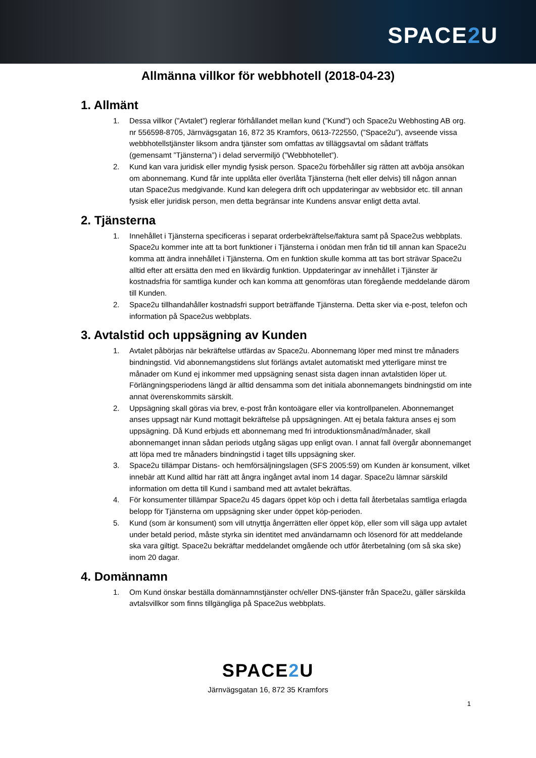SPACE2 U
Allmänna villkor för webbhotell (2018-04-23)
1. Allmänt
1. Dessa villkor (”Avtalet”) reglerar förhållandet mellan kund (”Kund”) och Space2u Webhosting AB org. nr 556598-8705, Järnvägsgatan 16, 872 35 Kramfors, 0613-722550, (”Space2u”), avseende vissa webbhotellstjänster liksom andra tjänster som omfattas av tilläggsavtal om sådant träffats (gemensamt ”Tjänsterna”) i delad servermiljö (”Webbhotellet”).
2. Kund kan vara juridisk eller myndig fysisk person. Space2u förbehåller sig rätten att avböja ansökan om abonnemang. Kund får inte upplåta eller överlåta Tjänsterna (helt eller delvis) till någon annan utan Space2us medgivande. Kund kan delegera drift och uppdateringar av webbsidor etc. till annan fysisk eller juridisk person, men detta begränsar inte Kundens ansvar enligt detta avtal.
2. Tjänsterna
1. Innehållet i Tjänsterna specificeras i separat orderbekräftelse/faktura samt på Space2us webbplats. Space2u kommer inte att ta bort funktioner i Tjänsterna i onödan men från tid till annan kan Space2u komma att ändra innehållet i Tjänsterna. Om en funktion skulle komma att tas bort strävar Space2u alltid efter att ersätta den med en likvärdig funktion. Uppdateringar av innehållet i Tjänster är kostnadsfria för samtliga kunder och kan komma att genomföras utan föregående meddelande därom till Kunden.
2. Space2u tillhandahåller kostnadsfri support beträffande Tjänsterna. Detta sker via e-post, telefon och information på Space2us webbplats.
3. Avtalstid och uppsägning av Kunden
1. Avtalet påbörjas när bekräftelse utfärdas av Space2u. Abonnemang löper med minst tre månaders bindningstid. Vid abonnemangstidens slut förlängs avtalet automatiskt med ytterligare minst tre månader om Kund ej inkommer med uppsägning senast sista dagen innan avtalstiden löper ut. Förlängningsperiodens längd är alltid densamma som det initiala abonnemangets bindningstid om inte annat överenskommits särskilt.
2. Uppsägning skall göras via brev, e-post från kontoägare eller via kontrollpanelen. Abonnemanget anses uppsagt när Kund mottagit bekräftelse på uppsägningen. Att ej betala faktura anses ej som uppsägning. Då Kund erbjuds ett abonnemang med fri introduktionsmånad/månader, skall abonnemanget innan sådan periods utgång sägas upp enligt ovan. I annat fall övergår abonnemanget att löpa med tre månaders bindningstid i taget tills uppsägning sker.
3. Space2u tillämpar Distans- och hemförsäljningslagen (SFS 2005:59) om Kunden är konsument, vilket innebär att Kund alltid har rätt att ångra ingånget avtal inom 14 dagar. Space2u lämnar särskild information om detta till Kund i samband med att avtalet bekräftas.
4. För konsumenter tillämpar Space2u 45 dagars öppet köp och i detta fall återbetalas samtliga erlagda belopp för Tjänsterna om uppsägning sker under öppet köp-perioden.
5. Kund (som är konsument) som vill utnyttja ångerrätten eller öppet köp, eller som vill säga upp avtalet under betald period, måste styrka sin identitet med användarnamn och lösenord för att meddelande ska vara giltigt. Space2u bekräftar meddelandet omgående och utför återbetalning (om så ska ske) inom 20 dagar.
4. Domännamn
1. Om Kund önskar beställa domännamnstjänster och/eller DNS-tjänster från Space2u, gäller särskilda avtalsvillkor som finns tillgängliga på Space2us webbplats.
SPACE2 U
Järnvägsgatan 16, 872 35 Kramfors
1